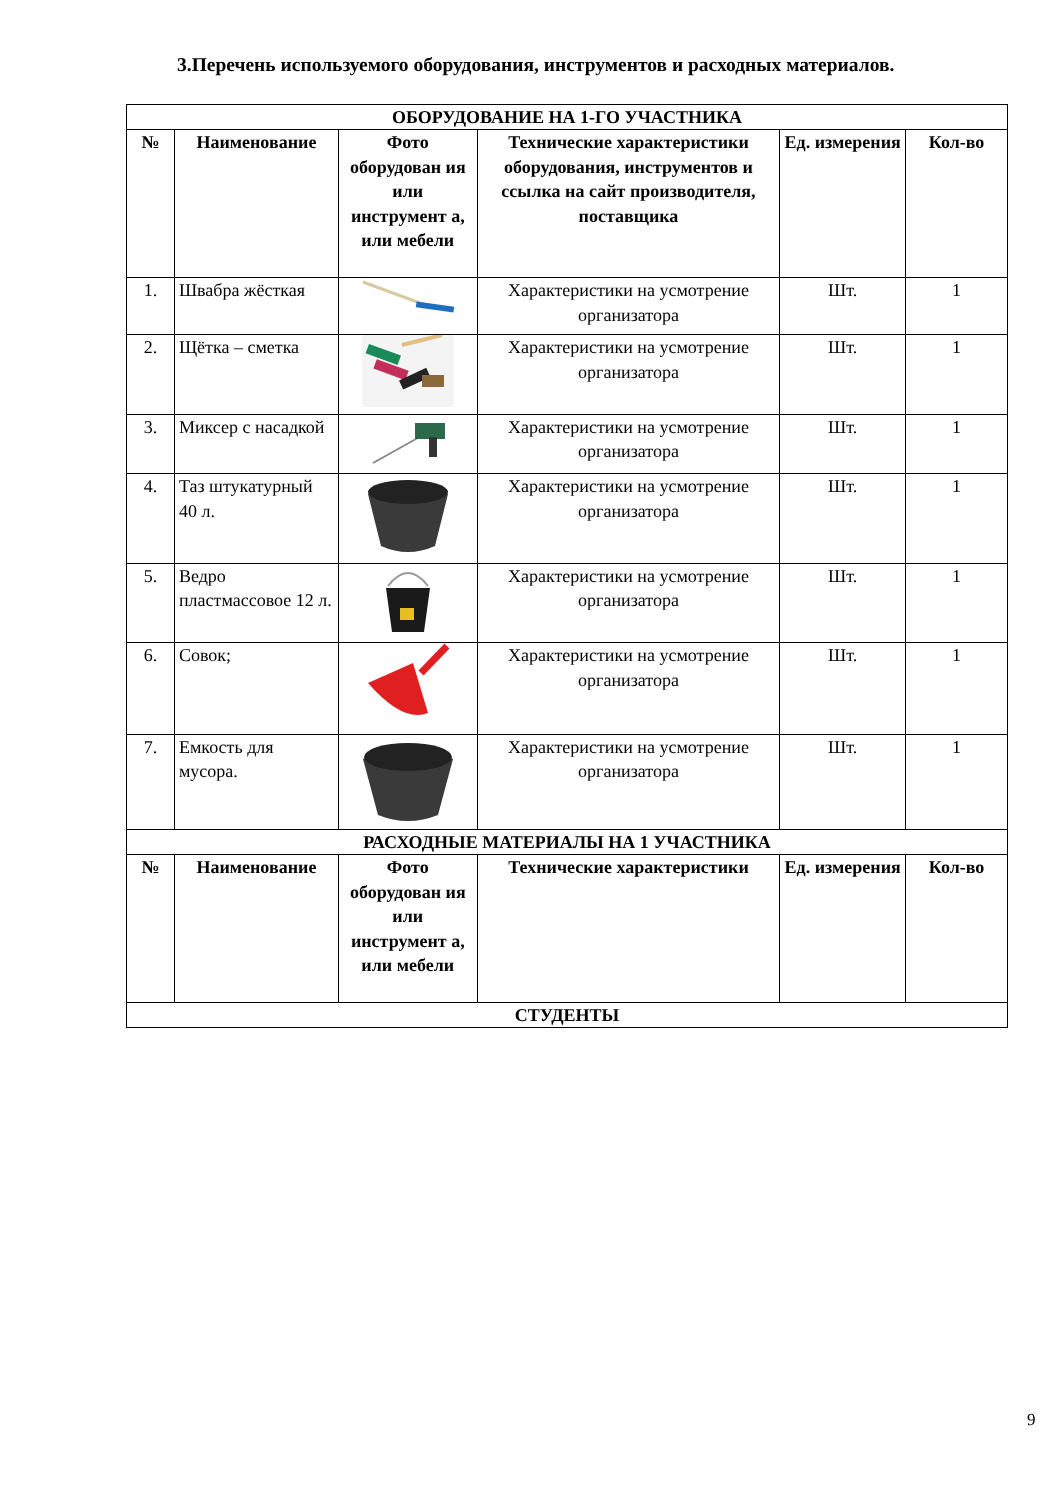3.Перечень используемого оборудования, инструментов и расходных материалов.
| ОБОРУДОВАНИЕ НА 1-ГО УЧАСТНИКА | | | | | |
| --- | --- | --- | --- | --- | --- |
| № | Наименование | Фото оборудован ия или инструмент а, или мебели | Технические характеристики оборудования, инструментов и ссылка на сайт производителя, поставщика | Ед. измерения | Кол-во |
| 1. | Швабра жёсткая | | Характеристики на усмотрение организатора | Шт. | 1 |
| 2. | Щётка – сметка | | Характеристики на усмотрение организатора | Шт. | 1 |
| 3. | Миксер с насадкой | | Характеристики на усмотрение организатора | Шт. | 1 |
| 4. | Таз штукатурный 40 л. | | Характеристики на усмотрение организатора | Шт. | 1 |
| 5. | Ведро пластмассовое 12 л. | | Характеристики на усмотрение организатора | Шт. | 1 |
| 6. | Совок; | | Характеристики на усмотрение организатора | Шт. | 1 |
| 7. | Емкость для мусора. | | Характеристики на усмотрение организатора | Шт. | 1 |
| РАСХОДНЫЕ МАТЕРИАЛЫ НА 1 УЧАСТНИКА | | | | | |
| № | Наименование | Фото оборудован ия или инструмент а, или мебели | Технические характеристики | Ед. измерения | Кол-во |
| СТУДЕНТЫ | | | | | |
9